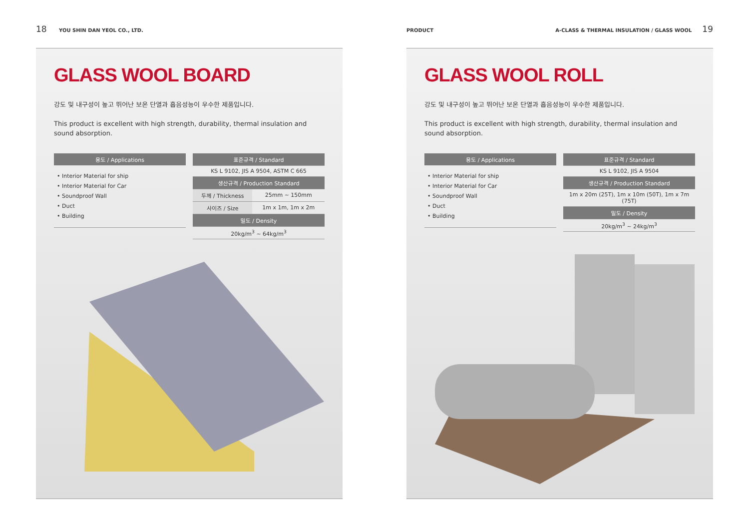18 YOU SHIN DAN YEOL CO., LTD.
GLASS WOOL BOARD
강도 및 내구성이 높고 뛰어난 보온 단열과 흡음성능이 우수한 제품입니다.
This product is excellent with high strength, durability, thermal insulation and sound absorption.
용도 / Applications
• Interior Material for ship
• Interior Material for Car
• Soundproof Wall
• Duct
• Building
| 표준규격 / Standard | |
| KS L 9102, JIS A 9504, ASTM C 665 | |
| 생산규격 / Production Standard | |
| 두께 / Thickness | 25mm ~ 150mm |
| 사이즈 / Size | 1m x 1m, 1m x 2m |
| 밀도 / Density | |
| 20kg/m<sup>3</sup> ~ 64kg/m<sup>3</sup> | |
PRODUCT A-CLASS & THERMAL INSULATION / GLASS WOOL 19
GLASS WOOL ROLL
강도 및 내구성이 높고 뛰어난 보온 단열과 흡음성능이 우수한 제품입니다.
This product is excellent with high strength, durability, thermal insulation and sound absorption.
용도 / Applications
• Interior Material for ship
• Interior Material for Car
• Soundproof Wall
• Duct
• Building
| 표준규격 / Standard |
| KS L 9102, JIS A 9504 |
| 생산규격 / Production Standard |
| 1m x 20m (25T), 1m x 10m (50T), 1m x 7m (75T) |
| 밀도 / Density |
| 20kg/m<sup>3</sup> ~ 24kg/m<sup>3</sup> |